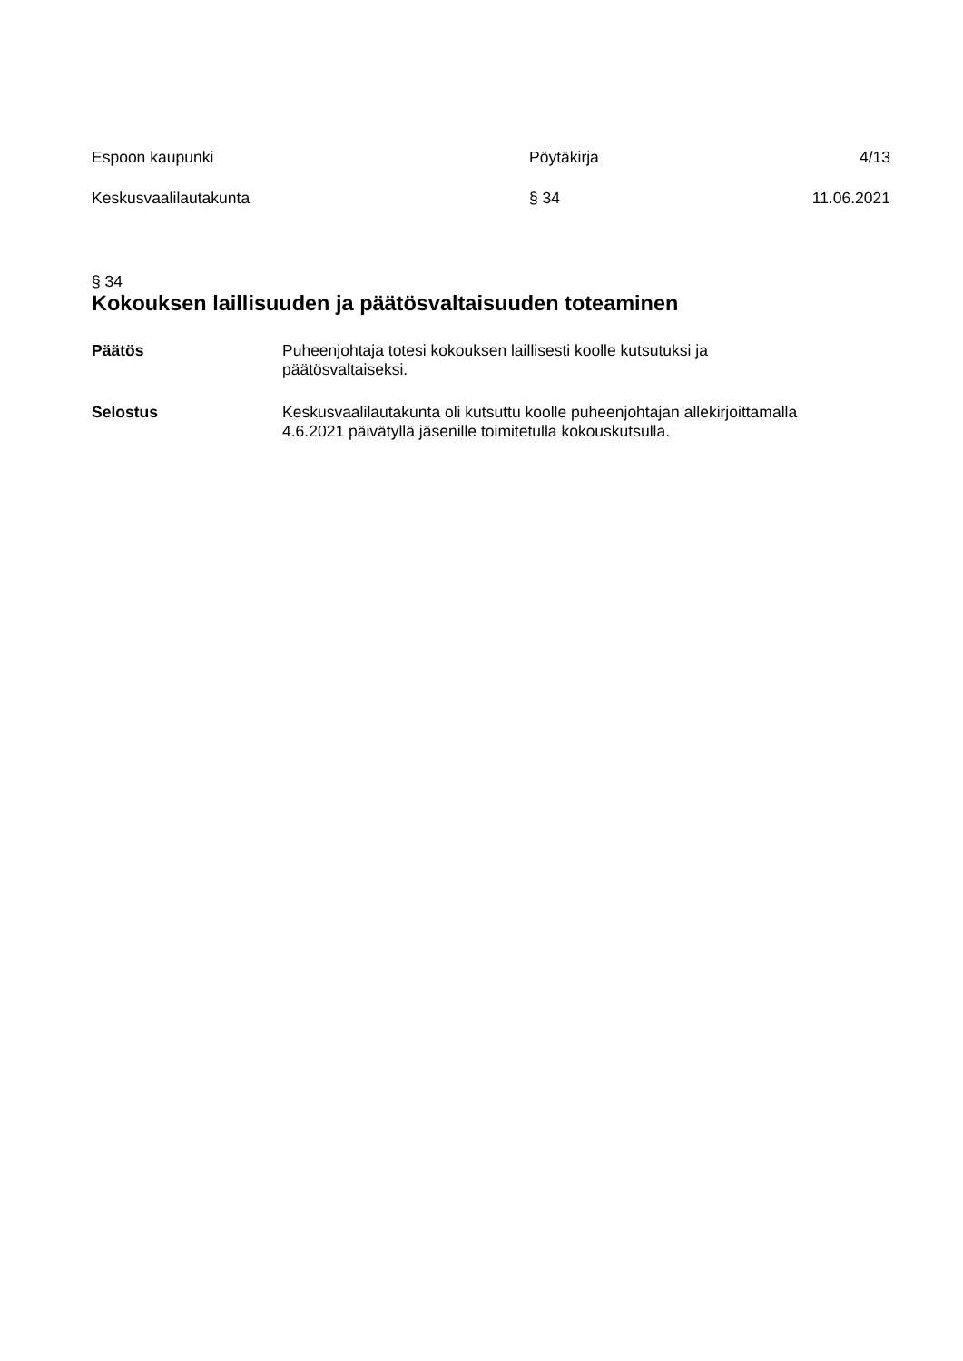Espoon kaupunki Pöytäkirja 4/13
Keskusvaalilautakunta § 34 11.06.2021
§ 34
Kokouksen laillisuuden ja päätösvaltaisuuden toteaminen
Päätös Puheenjohtaja totesi kokouksen laillisesti koolle kutsutuksi ja
päätösvaltaiseksi.
Selostus Keskusvaalilautakunta oli kutsuttu koolle puheenjohtajan allekirjoittamalla
4.6.2021 päivätyllä jäsenille toimitetulla kokouskutsulla.